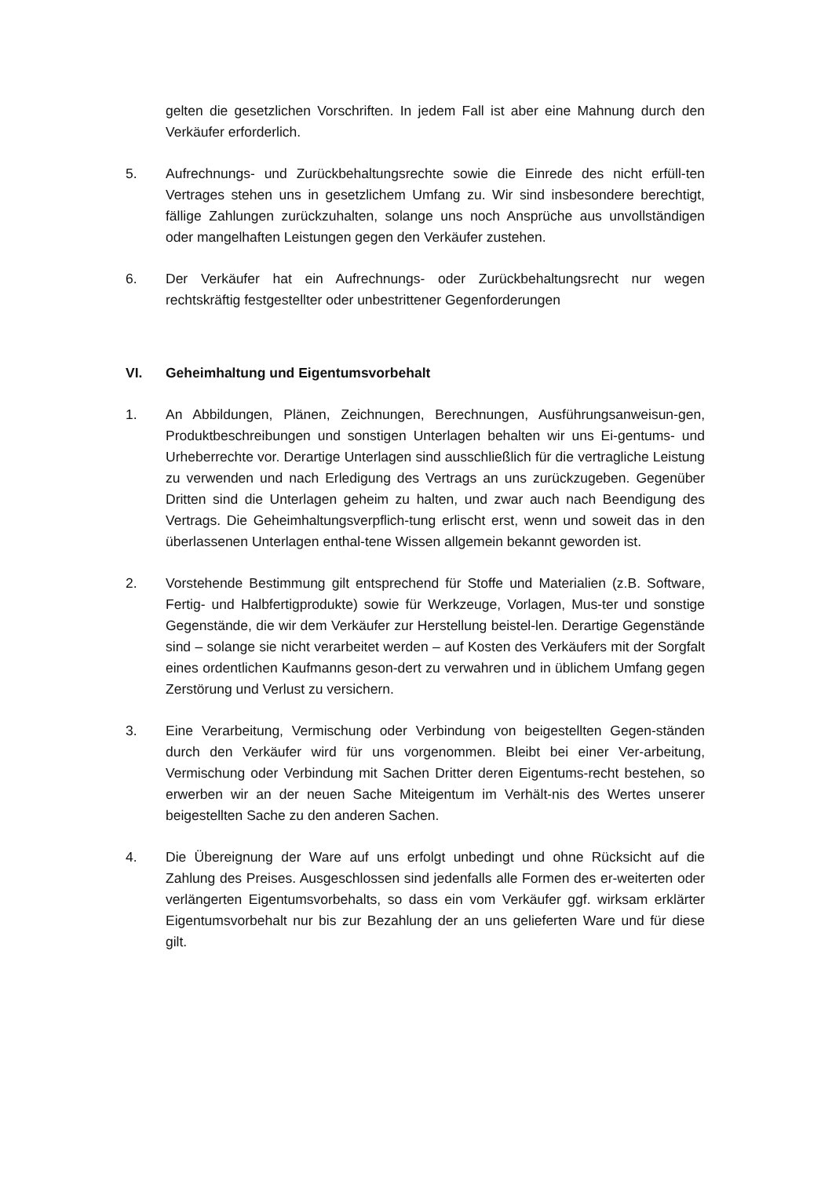gelten die gesetzlichen Vorschriften. In jedem Fall ist aber eine Mahnung durch den Verkäufer erforderlich.
5. Aufrechnungs- und Zurückbehaltungsrechte sowie die Einrede des nicht erfüll-ten Vertrages stehen uns in gesetzlichem Umfang zu. Wir sind insbesondere berechtigt, fällige Zahlungen zurückzuhalten, solange uns noch Ansprüche aus unvollständigen oder mangelhaften Leistungen gegen den Verkäufer zustehen.
6. Der Verkäufer hat ein Aufrechnungs- oder Zurückbehaltungsrecht nur wegen rechtskräftig festgestellter oder unbestrittener Gegenforderungen
VI. Geheimhaltung und Eigentumsvorbehalt
1. An Abbildungen, Plänen, Zeichnungen, Berechnungen, Ausführungsanweisun-gen, Produktbeschreibungen und sonstigen Unterlagen behalten wir uns Ei-gentums- und Urheberrechte vor. Derartige Unterlagen sind ausschließlich für die vertragliche Leistung zu verwenden und nach Erledigung des Vertrags an uns zurückzugeben. Gegenüber Dritten sind die Unterlagen geheim zu halten, und zwar auch nach Beendigung des Vertrags. Die Geheimhaltungsverpflich-tung erlischt erst, wenn und soweit das in den überlassenen Unterlagen enthal-tene Wissen allgemein bekannt geworden ist.
2. Vorstehende Bestimmung gilt entsprechend für Stoffe und Materialien (z.B. Software, Fertig- und Halbfertigprodukte) sowie für Werkzeuge, Vorlagen, Mus-ter und sonstige Gegenstände, die wir dem Verkäufer zur Herstellung beistel-len. Derartige Gegenstände sind – solange sie nicht verarbeitet werden – auf Kosten des Verkäufers mit der Sorgfalt eines ordentlichen Kaufmanns geson-dert zu verwahren und in üblichem Umfang gegen Zerstörung und Verlust zu versichern.
3. Eine Verarbeitung, Vermischung oder Verbindung von beigestellten Gegen-ständen durch den Verkäufer wird für uns vorgenommen. Bleibt bei einer Ver-arbeitung, Vermischung oder Verbindung mit Sachen Dritter deren Eigentums-recht bestehen, so erwerben wir an der neuen Sache Miteigentum im Verhält-nis des Wertes unserer beigestellten Sache zu den anderen Sachen.
4. Die Übereignung der Ware auf uns erfolgt unbedingt und ohne Rücksicht auf die Zahlung des Preises. Ausgeschlossen sind jedenfalls alle Formen des er-weiterten oder verlängerten Eigentumsvorbehalts, so dass ein vom Verkäufer ggf. wirksam erklärter Eigentumsvorbehalt nur bis zur Bezahlung der an uns gelieferten Ware und für diese gilt.